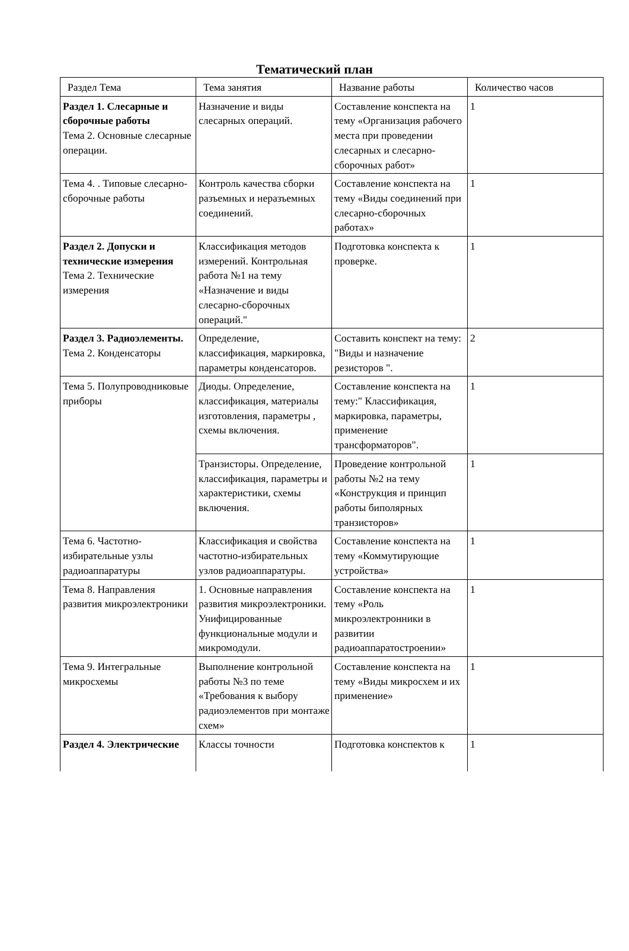Тематический план
| Раздел Тема | Тема занятия | Название работы | Количество часов |
| --- | --- | --- | --- |
| Раздел 1. Слесарные и сборочные работы Тема 2. Основные слесарные операции. | Назначение и виды слесарных операций. | Составление конспекта на тему «Организация рабочего места при проведении слесарных и слесарно-сборочных работ» | 1 |
| Тема 4. . Типовые слесарно-сборочные работы | Контроль качества сборки разъемных и неразъемных соединений. | Составление конспекта на тему «Виды соединений при слесарно-сборочных работах» | 1 |
| Раздел 2. Допуски и технические измерения Тема 2. Технические измерения | Классификация методов измерений. Контрольная работа №1 на тему «Назначение и виды слесарно-сборочных операций." | Подготовка конспекта к проверке. | 1 |
| Раздел 3. Радиоэлементы. Тема 2. Конденсаторы | Определение, классификация, маркировка, параметры конденсаторов. | Составить конспект на тему: "Виды и назначение резисторов ". | 2 |
| Тема 5. Полупроводниковые приборы | Диоды. Определение, классификация, материалы изготовления, параметры , схемы включения. | Составление конспекта на тему:" Классификация, маркировка, параметры, применение трансформаторов". | 1 |
| | Транзисторы. Определение, классификация, параметры и характеристики, схемы включения. | Проведение контрольной работы №2 на тему «Конструкция и принцип работы биполярных транзисторов» | 1 |
| Тема 6. Частотно-избирательные узлы радиоаппаратуры | Классификация и свойства частотно-избирательных узлов радиоаппаратуры. | Составление конспекта на тему «Коммутирующие устройства» | 1 |
| Тема 8. Направления развития микроэлектроники | 1. Основные направления развития микроэлектроники. Унифицированные функциональные модули и микромодули. | Составление конспекта на тему «Роль микроэлектронники в развитии радиоаппаратостроении» | 1 |
| Тема 9. Интегральные микросхемы | Выполнение контрольной работы №3 по теме «Требования к выбору радиоэлементов при монтаже схем» | Составление конспекта на тему «Виды микросхем и их применение» | 1 |
| Раздел 4. Электрические | Классы точности | Подготовка конспектов к | 1 |